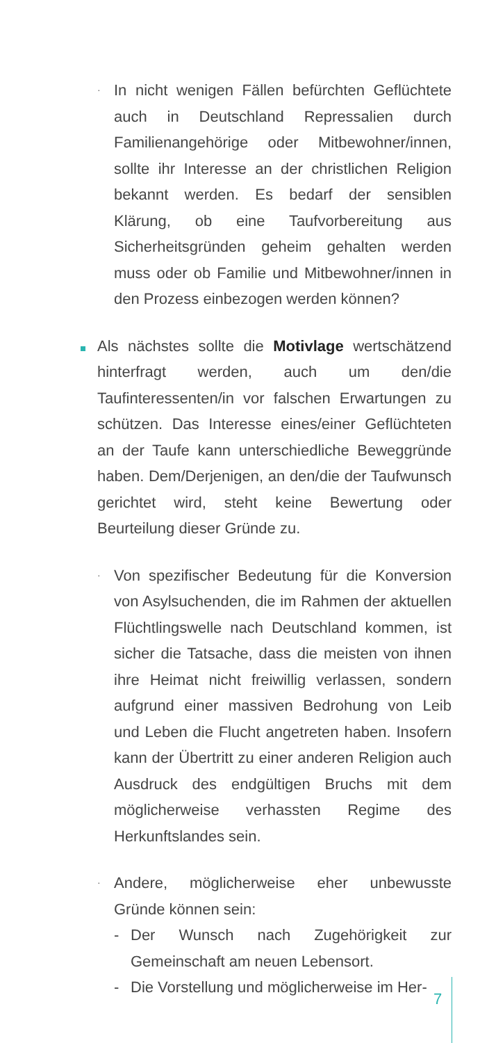·
In nicht wenigen Fällen befürchten Geflüchtete auch in Deutschland Repressalien durch Familienangehörige oder Mitbewohner/innen, sollte ihr Interesse an der christlichen Religion bekannt werden. Es bedarf der sensiblen Klärung, ob eine Taufvorbereitung aus Sicherheitsgründen geheim gehalten werden muss oder ob Familie und Mitbewohner/innen in den Prozess einbezogen werden können?
Als nächstes sollte die Motivlage wertschätzend hinterfragt werden, auch um den/die Taufinteressenten/in vor falschen Erwartungen zu schützen. Das Interesse eines/einer Geflüchteten an der Taufe kann unterschiedliche Beweggründe haben. Dem/Derjenigen, an den/die der Taufwunsch gerichtet wird, steht keine Bewertung oder Beurteilung dieser Gründe zu.
·
Von spezifischer Bedeutung für die Konversion von Asylsuchenden, die im Rahmen der aktuellen Flüchtlingswelle nach Deutschland kommen, ist sicher die Tatsache, dass die meisten von ihnen ihre Heimat nicht freiwillig verlassen, sondern aufgrund einer massiven Bedrohung von Leib und Leben die Flucht angetreten haben. Insofern kann der Übertritt zu einer anderen Religion auch Ausdruck des endgültigen Bruchs mit dem möglicherweise verhassten Regime des Herkunftslandes sein.
·
Andere, möglicherweise eher unbewusste Gründe können sein:
- Der Wunsch nach Zugehörigkeit zur Gemeinschaft am neuen Lebensort.
- Die Vorstellung und möglicherweise im Her-
7